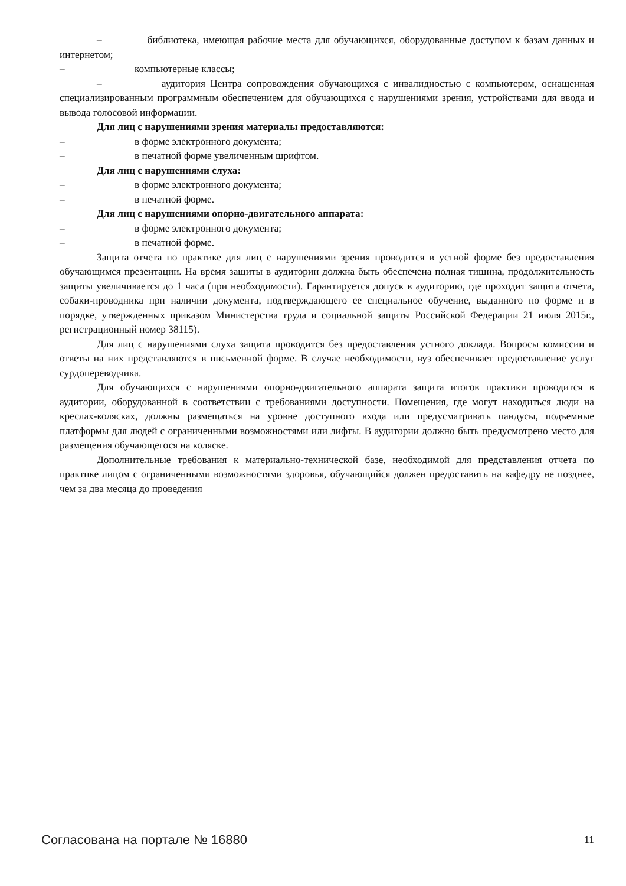– библиотека, имеющая рабочие места для обучающихся, оборудованные доступом к базам данных и интернетом;
– компьютерные классы;
– аудитория Центра сопровождения обучающихся с инвалидностью с компьютером, оснащенная специализированным программным обеспечением для обучающихся с нарушениями зрения, устройствами для ввода и вывода голосовой информации.
Для лиц с нарушениями зрения материалы предоставляются:
– в форме электронного документа;
– в печатной форме увеличенным шрифтом.
Для лиц с нарушениями слуха:
– в форме электронного документа;
– в печатной форме.
Для лиц с нарушениями опорно-двигательного аппарата:
– в форме электронного документа;
– в печатной форме.
Защита отчета по практике для лиц с нарушениями зрения проводится в устной форме без предоставления обучающимся презентации. На время защиты в аудитории должна быть обеспечена полная тишина, продолжительность защиты увеличивается до 1 часа (при необходимости). Гарантируется допуск в аудиторию, где проходит защита отчета, собаки-проводника при наличии документа, подтверждающего ее специальное обучение, выданного по форме и в порядке, утвержденных приказом Министерства труда и социальной защиты Российской Федерации 21 июля 2015г., регистрационный номер 38115).
Для лиц с нарушениями слуха защита проводится без предоставления устного доклада. Вопросы комиссии и ответы на них представляются в письменной форме. В случае необходимости, вуз обеспечивает предоставление услуг сурдопереводчика.
Для обучающихся с нарушениями опорно-двигательного аппарата защита итогов практики проводится в аудитории, оборудованной в соответствии с требованиями доступности. Помещения, где могут находиться люди на креслах-колясках, должны размещаться на уровне доступного входа или предусматривать пандусы, подъемные платформы для людей с ограниченными возможностями или лифты. В аудитории должно быть предусмотрено место для размещения обучающегося на коляске.
Дополнительные требования к материально-технической базе, необходимой для представления отчета по практике лицом с ограниченными возможностями здоровья, обучающийся должен предоставить на кафедру не позднее, чем за два месяца до проведения
Согласована на портале № 16880 11